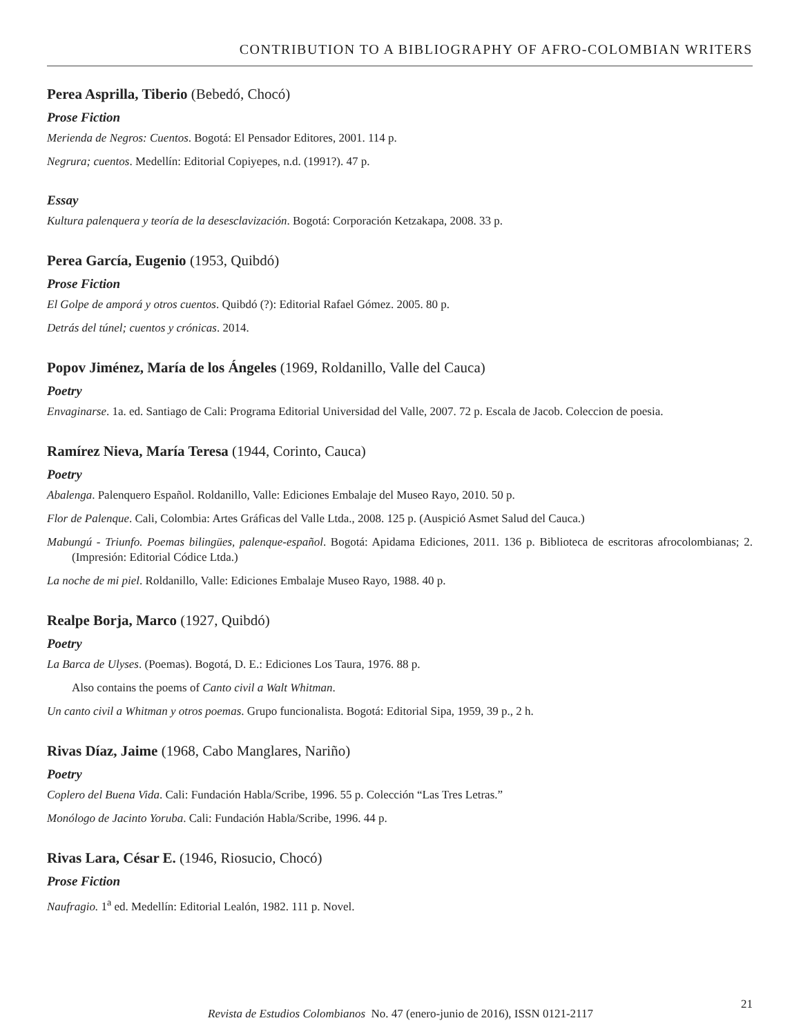CONTRIBUTION TO A BIBLIOGRAPHY OF AFRO-COLOMBIAN WRITERS
Perea Asprilla, Tiberio (Bebedó, Chocó)
Prose Fiction
Merienda de Negros: Cuentos. Bogotá: El Pensador Editores, 2001. 114 p.
Negrura; cuentos. Medellín: Editorial Copiyepes, n.d. (1991?). 47 p.
Essay
Kultura palenquera y teoría de la desesclavización. Bogotá: Corporación Ketzakapa, 2008. 33 p.
Perea García, Eugenio (1953, Quibdó)
Prose Fiction
El Golpe de amporá y otros cuentos. Quibdó (?): Editorial Rafael Gómez. 2005. 80 p.
Detrás del túnel; cuentos y crónicas. 2014.
Popov Jiménez, María de los Ángeles (1969, Roldanillo, Valle del Cauca)
Poetry
Envaginarse. 1a. ed. Santiago de Cali: Programa Editorial Universidad del Valle, 2007. 72 p. Escala de Jacob. Coleccion de poesia.
Ramírez Nieva, María Teresa (1944, Corinto, Cauca)
Poetry
Abalenga. Palenquero Español. Roldanillo, Valle: Ediciones Embalaje del Museo Rayo, 2010. 50 p.
Flor de Palenque. Cali, Colombia: Artes Gráficas del Valle Ltda., 2008. 125 p. (Auspició Asmet Salud del Cauca.)
Mabungú - Triunfo. Poemas bilingües, palenque-español. Bogotá: Apidama Ediciones, 2011. 136 p. Biblioteca de escritoras afrocolombianas; 2. (Impresión: Editorial Códice Ltda.)
La noche de mi piel. Roldanillo, Valle: Ediciones Embalaje Museo Rayo, 1988. 40 p.
Realpe Borja, Marco (1927, Quibdó)
Poetry
La Barca de Ulyses. (Poemas). Bogotá, D. E.: Ediciones Los Taura, 1976. 88 p.
Also contains the poems of Canto civil a Walt Whitman.
Un canto civil a Whitman y otros poemas. Grupo funcionalista. Bogotá: Editorial Sipa, 1959, 39 p., 2 h.
Rivas Díaz, Jaime (1968, Cabo Manglares, Nariño)
Poetry
Coplero del Buena Vida. Cali: Fundación Habla/Scribe, 1996. 55 p. Colección “Las Tres Letras.”
Monólogo de Jacinto Yoruba. Cali: Fundación Habla/Scribe, 1996. 44 p.
Rivas Lara, César E. (1946, Riosucio, Chocó)
Prose Fiction
Naufragio. 1<sup>a</sup> ed. Medellín: Editorial Lealón, 1982. 111 p. Novel.
Revista de Estudios Colombianos No. 47 (enero-junio de 2016), ISSN 0121-2117
21